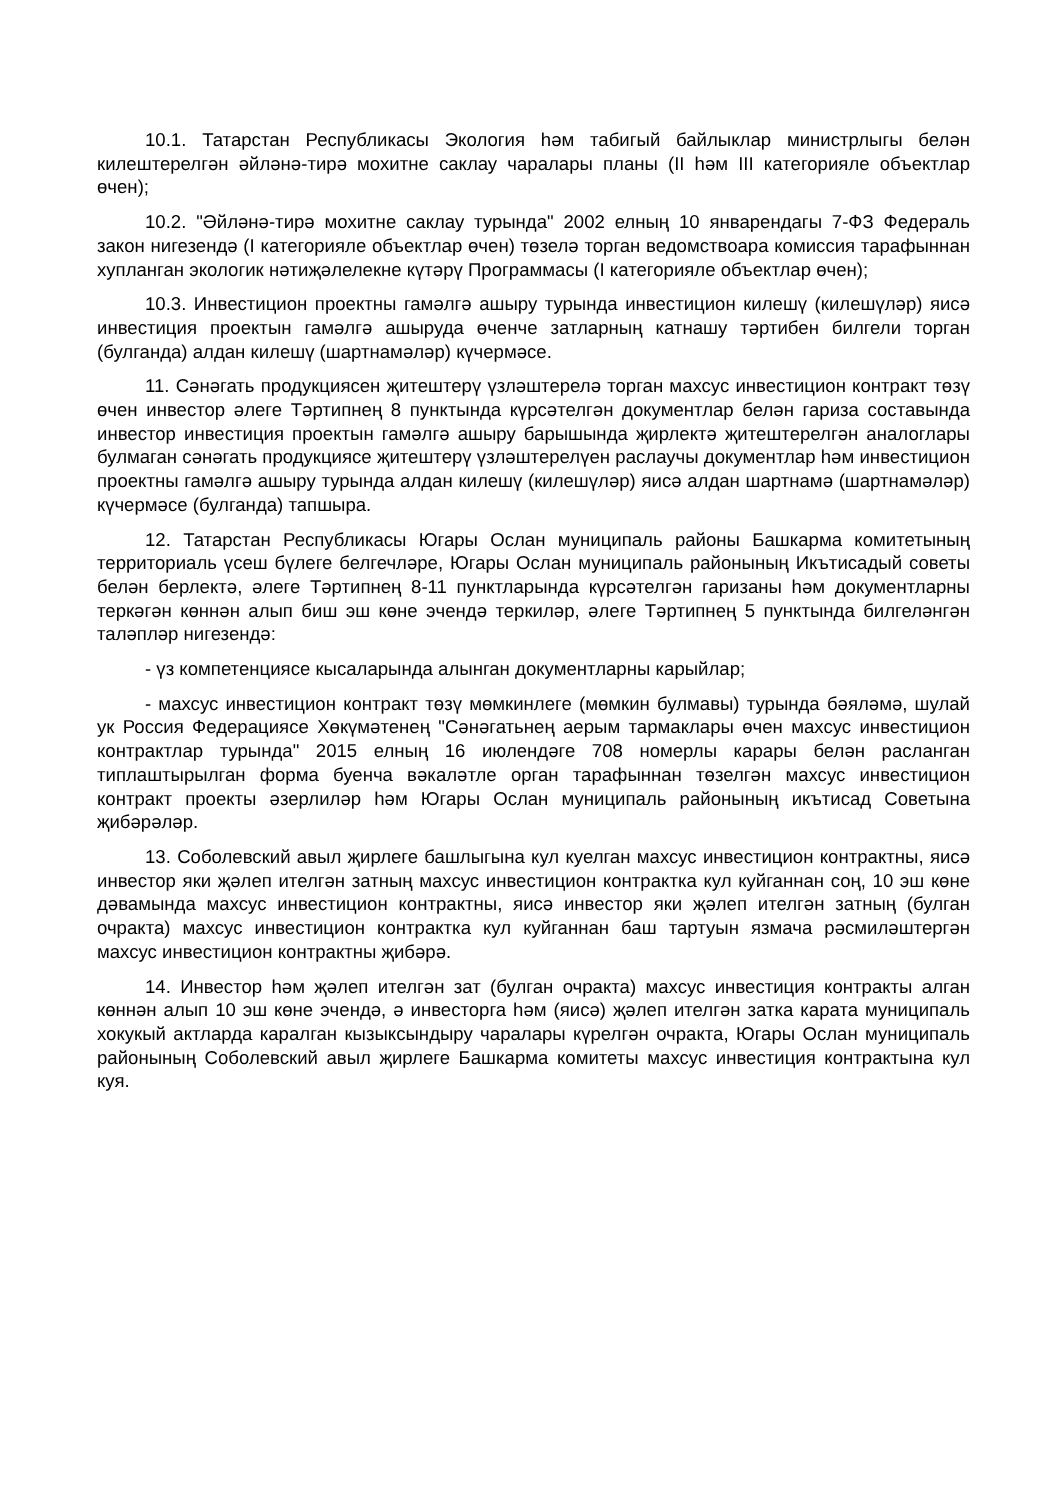10.1. Татарстан Республикасы Экология һәм табигый байлыклар министрлыгы белән килештерелгән әйләнә-тирә мохитне саклау чаралары планы (II һәм III категорияле объектлар өчен);
10.2. "Әйләнә-тирә мохитне саклау турында" 2002 елның 10 январендагы 7-ФЗ Федераль закон нигезендә (I категорияле объектлар өчен) төзелә торган ведомствоара комиссия тарафыннан хупланган экологик нәтиҗәлелекне күтәрү Программасы (I категорияле объектлар өчен);
10.3. Инвестицион проектны гамәлгә ашыру турында инвестицион килешү (килешүләр) яисә инвестиция проектын гамәлгә ашыруда өченче затларның катнашу тәртибен билгели торган (булганда) алдан килешү (шартнамәләр) күчермәсе.
11. Сәнәгать продукциясен җитештерү үзләштерелә торган махсус инвестицион контракт төзү өчен инвестор әлеге Тәртипнең 8 пунктында күрсәтелгән документлар белән гариза составында инвестор инвестиция проектын гамәлгә ашыру барышында җирлектә җитештерелгән аналоглары булмаган сәнәгать продукциясе җитештерү үзләштерелүен раслаучы документлар һәм инвестицион проектны гамәлгә ашыру турында алдан килешү (килешүләр) яисә алдан шартнамә (шартнамәләр) күчермәсе (булганда) тапшыра.
12. Татарстан Республикасы Югары Ослан муниципаль районы Башкарма комитетының территориаль үсеш бүлеге белгечләре, Югары Ослан муниципаль районының Икътисадый советы белән берлектә, әлеге Тәртипнең 8-11 пунктларында күрсәтелгән гаризаны һәм документларны теркәгән көннән алып биш эш көне эчендә теркиләр, әлеге Тәртипнең 5 пунктында билгеләнгән таләпләр нигезендә:
- үз компетенциясе кысаларында алынган документларны карыйлар;
- махсус инвестицион контракт төзү мөмкинлеге (мөмкин булмавы) турында бәяләмә, шулай ук Россия Федерациясе Хөкүмәтенең "Сәнәгатьнең аерым тармаклары өчен махсус инвестицион контрактлар турында" 2015 елның 16 июлендәге 708 номерлы карары белән расланган типлаштырылган форма буенча вәкаләтле орган тарафыннан төзелгән махсус инвестицион контракт проекты әзерлиләр һәм Югары Ослан муниципаль районының икътисад Советына җибәрәләр.
13. Соболевский авыл җирлеге башлыгына кул куелган махсус инвестицион контрактны, яисә инвестор яки җәлеп ителгән затның махсус инвестицион контрактка кул куйганнан соң, 10 эш көне дәвамында махсус инвестицион контрактны, яисә инвестор яки җәлеп ителгән затның (булган очракта) махсус инвестицион контрактка кул куйганнан баш тартуын язмача рәсмиләштергән махсус инвестицион контрактны җибәрә.
14. Инвестор һәм җәлеп ителгән зат (булган очракта) махсус инвестиция контракты алган көннән алып 10 эш көне эчендә, ә инвесторга һәм (яисә) җәлеп ителгән затка карата муниципаль хокукый актларда каралган кызыксындыру чаралары күрелгән очракта, Югары Ослан муниципаль районының Соболевский авыл җирлеге Башкарма комитеты махсус инвестиция контрактына кул куя.